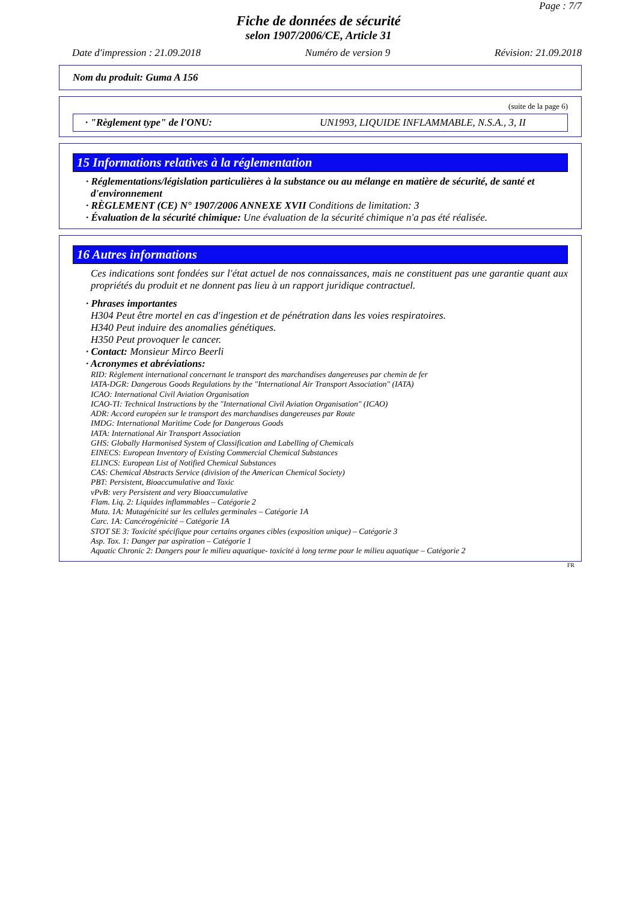Page : 7/7
Fiche de données de sécurité
selon 1907/2006/CE, Article 31
Date d'impression : 21.09.2018 Numéro de version 9 Révision: 21.09.2018
Nom du produit: Guma A 156
(suite de la page 6)
· "Règlement type" de l'ONU: UN1993, LIQUIDE INFLAMMABLE, N.S.A., 3, II
15 Informations relatives à la réglementation
· Réglementations/législation particulières à la substance ou au mélange en matière de sécurité, de santé et d'environnement
· RÈGLEMENT (CE) N° 1907/2006 ANNEXE XVII Conditions de limitation: 3
· Évaluation de la sécurité chimique: Une évaluation de la sécurité chimique n'a pas été réalisée.
16 Autres informations
Ces indications sont fondées sur l'état actuel de nos connaissances, mais ne constituent pas une garantie quant aux propriétés du produit et ne donnent pas lieu à un rapport juridique contractuel.
· Phrases importantes
H304 Peut être mortel en cas d'ingestion et de pénétration dans les voies respiratoires.
H340 Peut induire des anomalies génétiques.
H350 Peut provoquer le cancer.
· Contact: Monsieur Mirco Beerli
· Acronymes et abréviations:
RID: Règlement international concernant le transport des marchandises dangereuses par chemin de fer
IATA-DGR: Dangerous Goods Regulations by the "International Air Transport Association" (IATA)
ICAO: International Civil Aviation Organisation
ICAO-TI: Technical Instructions by the "International Civil Aviation Organisation" (ICAO)
ADR: Accord européen sur le transport des marchandises dangereuses par Route
IMDG: International Maritime Code for Dangerous Goods
IATA: International Air Transport Association
GHS: Globally Harmonised System of Classification and Labelling of Chemicals
EINECS: European Inventory of Existing Commercial Chemical Substances
ELINCS: European List of Notified Chemical Substances
CAS: Chemical Abstracts Service (division of the American Chemical Society)
PBT: Persistent, Bioaccumulative and Toxic
vPvB: very Persistent and very Bioaccumulative
Flam. Liq. 2: Liquides inflammables – Catégorie 2
Muta. 1A: Mutagénicité sur les cellules germinales – Catégorie 1A
Carc. 1A: Cancérogénicité – Catégorie 1A
STOT SE 3: Toxicité spécifique pour certains organes cibles (exposition unique) – Catégorie 3
Asp. Tox. 1: Danger par aspiration – Catégorie 1
Aquatic Chronic 2: Dangers pour le milieu aquatique- toxicité à long terme pour le milieu aquatique – Catégorie 2
FR